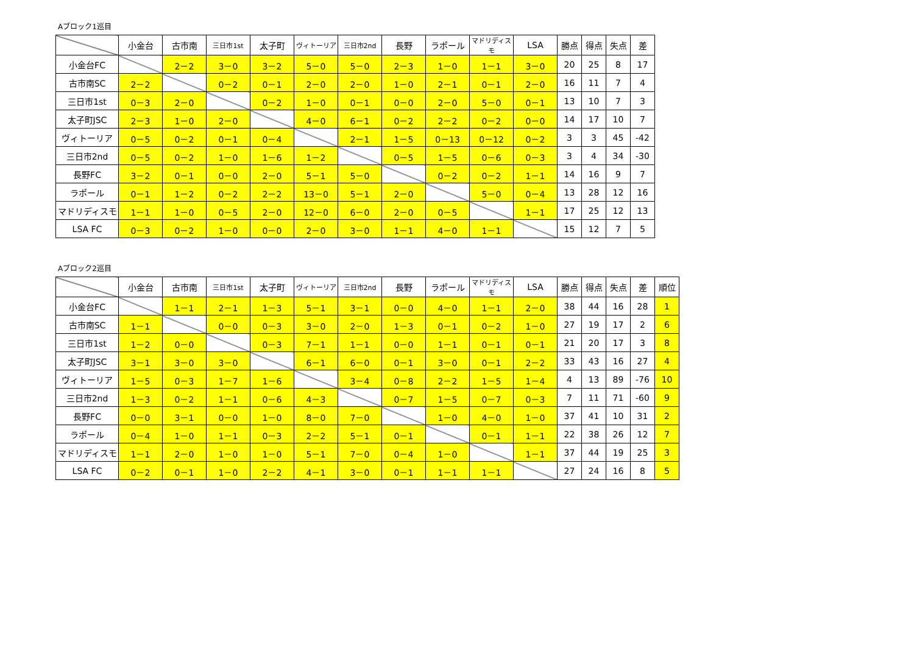Aブロック1巡目
| | 小金台 | 古市南 | 三日市1st | 太子町 | ヴィトーリア | 三日市2nd | 長野 | ラポール | マドリディスモ | LSA | 勝点 | 得点 | 失点 | 差 |
| --- | --- | --- | --- | --- | --- | --- | --- | --- | --- | --- | --- | --- | --- | --- |
| 小金台FC | | 2－2 | 3－0 | 3－2 | 5－0 | 5－0 | 2－3 | 1－0 | 1－1 | 3－0 | 20 | 25 | 8 | 17 |
| 古市南SC | 2－2 | | 0－2 | 0－1 | 2－0 | 2－0 | 1－0 | 2－1 | 0－1 | 2－0 | 16 | 11 | 7 | 4 |
| 三日市1st | 0－3 | 2－0 | | 0－2 | 1－0 | 0－1 | 0－0 | 2－0 | 5－0 | 0－1 | 13 | 10 | 7 | 3 |
| 太子町JSC | 2－3 | 1－0 | 2－0 | | 4－0 | 6－1 | 0－2 | 2－2 | 0－2 | 0－0 | 14 | 17 | 10 | 7 |
| ヴィトーリア | 0－5 | 0－2 | 0－1 | 0－4 | | 2－1 | 1－5 | 0－13 | 0－12 | 0－2 | 3 | 3 | 45 | -42 |
| 三日市2nd | 0－5 | 0－2 | 1－0 | 1－6 | 1－2 | | 0－5 | 1－5 | 0－6 | 0－3 | 3 | 4 | 34 | -30 |
| 長野FC | 3－2 | 0－1 | 0－0 | 2－0 | 5－1 | 5－0 | | 0－2 | 0－2 | 1－1 | 14 | 16 | 9 | 7 |
| ラポール | 0－1 | 1－2 | 0－2 | 2－2 | 13－0 | 5－1 | 2－0 | | 5－0 | 0－4 | 13 | 28 | 12 | 16 |
| マドリディスモ | 1－1 | 1－0 | 0－5 | 2－0 | 12－0 | 6－0 | 2－0 | 0－5 | | 1－1 | 17 | 25 | 12 | 13 |
| LSA FC | 0－3 | 0－2 | 1－0 | 0－0 | 2－0 | 3－0 | 1－1 | 4－0 | 1－1 | | 15 | 12 | 7 | 5 |
Aブロック2巡目
| | 小金台 | 古市南 | 三日市1st | 太子町 | ヴィトーリア | 三日市2nd | 長野 | ラポール | マドリディスモ | LSA | 勝点 | 得点 | 失点 | 差 | 順位 |
| --- | --- | --- | --- | --- | --- | --- | --- | --- | --- | --- | --- | --- | --- | --- | --- |
| 小金台FC | | 1－1 | 2－1 | 1－3 | 5－1 | 3－1 | 0－0 | 4－0 | 1－1 | 2－0 | 38 | 44 | 16 | 28 | 1 |
| 古市南SC | 1－1 | | 0－0 | 0－3 | 3－0 | 2－0 | 1－3 | 0－1 | 0－2 | 1－0 | 27 | 19 | 17 | 2 | 6 |
| 三日市1st | 1－2 | 0－0 | | 0－3 | 7－1 | 1－1 | 0－0 | 1－1 | 0－1 | 0－1 | 21 | 20 | 17 | 3 | 8 |
| 太子町JSC | 3－1 | 3－0 | 3－0 | | 6－1 | 6－0 | 0－1 | 3－0 | 0－1 | 2－2 | 33 | 43 | 16 | 27 | 4 |
| ヴィトーリア | 1－5 | 0－3 | 1－7 | 1－6 | | 3－4 | 0－8 | 2－2 | 1－5 | 1－4 | 4 | 13 | 89 | -76 | 10 |
| 三日市2nd | 1－3 | 0－2 | 1－1 | 0－6 | 4－3 | | 0－7 | 1－5 | 0－7 | 0－3 | 7 | 11 | 71 | -60 | 9 |
| 長野FC | 0－0 | 3－1 | 0－0 | 1－0 | 8－0 | 7－0 | | 1－0 | 4－0 | 1－0 | 37 | 41 | 10 | 31 | 2 |
| ラポール | 0－4 | 1－0 | 1－1 | 0－3 | 2－2 | 5－1 | 0－1 | | 0－1 | 1－1 | 22 | 38 | 26 | 12 | 7 |
| マドリディスモ | 1－1 | 2－0 | 1－0 | 1－0 | 5－1 | 7－0 | 0－4 | 1－0 | | 1－1 | 37 | 44 | 19 | 25 | 3 |
| LSA FC | 0－2 | 0－1 | 1－0 | 2－2 | 4－1 | 3－0 | 0－1 | 1－1 | 1－1 | | 27 | 24 | 16 | 8 | 5 |